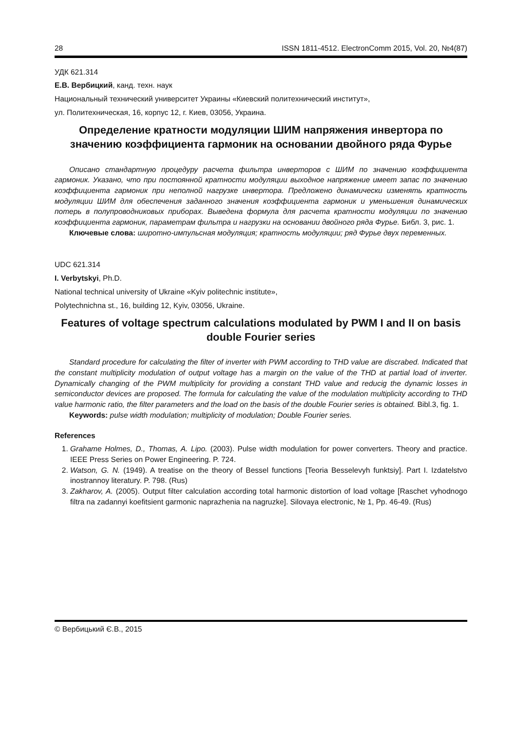28 ISSN 1811-4512. ElectronComm 2015, Vol. 20, №4(87)
УДК 621.314
Е.В. Вербицкий, канд. техн. наук
Национальный технический университет Украины «Киевский политехнический институт»,
ул. Политехническая, 16, корпус 12, г. Киев, 03056, Украина.
Определение кратности модуляции ШИМ напряжения инвертора по значению коэффициента гармоник на основании двойного ряда Фурье
Описано стандартную процедуру расчета фильтра инверторов с ШИМ по значению коэффициента гармоник. Указано, что при постоянной кратности модуляции выходное напряжение имеет запас по значению коэффициента гармоник при неполной нагрузке инвертора. Предложено динамически изменять кратность модуляции ШИМ для обеспечения заданного значения коэффициента гармоник и уменьшения динамических потерь в полупроводниковых приборах. Выведена формула для расчета кратности модуляции по значению коэффициента гармоник, параметрам фильтра и нагрузки на основании двойного ряда Фурье. Библ. 3, рис. 1.
Ключевые слова: широтно-импульсная модуляция; кратность модуляции; ряд Фурье двух переменных.
UDC 621.314
I. Verbytskyi, Ph.D.
National technical university of Ukraine «Kyiv politechnic institute»,
Polytechnichna st., 16, building 12, Kyiv, 03056, Ukraine.
Features of voltage spectrum calculations modulated by PWM I and II on basis double Fourier series
Standard procedure for calculating the filter of inverter with PWM according to THD value are discrabed. Indicated that the constant multiplicity modulation of output voltage has a margin on the value of the THD at partial load of inverter. Dynamically changing of the PWM multiplicity for providing a constant THD value and reducig the dynamic losses in semiconductor devices are proposed. The formula for calculating the value of the modulation multiplicity according to THD value harmonic ratio, the filter parameters and the load on the basis of the double Fourier series is obtained. Bibl.3, fig. 1.
Keywords: pulse width modulation; multiplicity of modulation; Double Fourier series.
References
1. Grahame Holmes, D., Thomas, A. Lipo. (2003). Pulse width modulation for power converters. Theory and practice. IEEE Press Series on Power Engineering. P. 724.
2. Watson, G. N. (1949). A treatise on the theory of Bessel functions [Teoria Besselevyh funktsiy]. Part I. Izdatelstvo inostrannoy literatury. P. 798. (Rus)
3. Zakharov, A. (2005). Output filter calculation according total harmonic distortion of load voltage [Raschet vyhodnogo filtra na zadannyi koefitsient garmonic naprazhenia na nagruzke]. Silovaya electronic, № 1, Pp. 46-49. (Rus)
© Вербицький Є.В., 2015